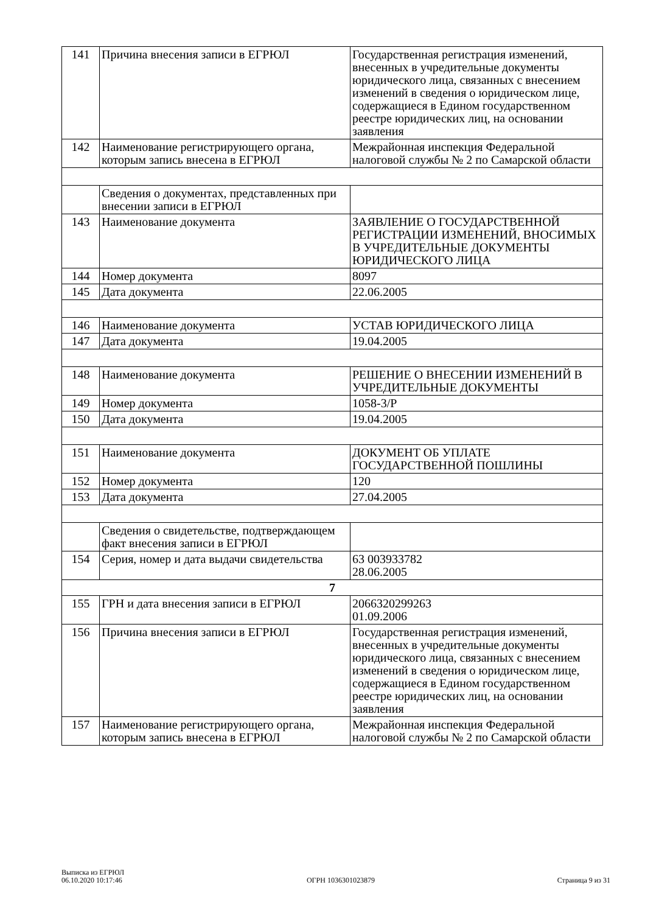| 141 | Причина внесения записи в ЕГРЮЛ | Государственная регистрация изменений, внесенных в учредительные документы юридического лица, связанных с внесением изменений в сведения о юридическом лице, содержащиеся в Едином государственном реестре юридических лиц, на основании заявления |
| 142 | Наименование регистрирующего органа, которым запись внесена в ЕГРЮЛ | Межрайонная инспекция Федеральной налоговой службы № 2 по Самарской области |
| | Сведения о документах, представленных при внесении записи в ЕГРЮЛ | |
| 143 | Наименование документа | ЗАЯВЛЕНИЕ О ГОСУДАРСТВЕННОЙ РЕГИСТРАЦИИ ИЗМЕНЕНИЙ, ВНОСИМЫХ В УЧРЕДИТЕЛЬНЫЕ ДОКУМЕНТЫ ЮРИДИЧЕСКОГО ЛИЦА |
| 144 | Номер документа | 8097 |
| 145 | Дата документа | 22.06.2005 |
| 146 | Наименование документа | УСТАВ ЮРИДИЧЕСКОГО ЛИЦА |
| 147 | Дата документа | 19.04.2005 |
| 148 | Наименование документа | РЕШЕНИЕ О ВНЕСЕНИИ ИЗМЕНЕНИЙ В УЧРЕДИТЕЛЬНЫЕ ДОКУМЕНТЫ |
| 149 | Номер документа | 1058-3/Р |
| 150 | Дата документа | 19.04.2005 |
| 151 | Наименование документа | ДОКУМЕНТ ОБ УПЛАТЕ ГОСУДАРСТВЕННОЙ ПОШЛИНЫ |
| 152 | Номер документа | 120 |
| 153 | Дата документа | 27.04.2005 |
| | Сведения о свидетельстве, подтверждающем факт внесения записи в ЕГРЮЛ | |
| 154 | Серия, номер и дата выдачи свидетельства | 63 003933782 28.06.2005 |
| 7 | | |
| 155 | ГРН и дата внесения записи в ЕГРЮЛ | 2066320299263 01.09.2006 |
| 156 | Причина внесения записи в ЕГРЮЛ | Государственная регистрация изменений, внесенных в учредительные документы юридического лица, связанных с внесением изменений в сведения о юридическом лице, содержащиеся в Едином государственном реестре юридических лиц, на основании заявления |
| 157 | Наименование регистрирующего органа, которым запись внесена в ЕГРЮЛ | Межрайонная инспекция Федеральной налоговой службы № 2 по Самарской области |
Выписка из ЕГРЮЛ
06.10.2020 10:17:46
ОГРН 1036301023879
Страница 9 из 31